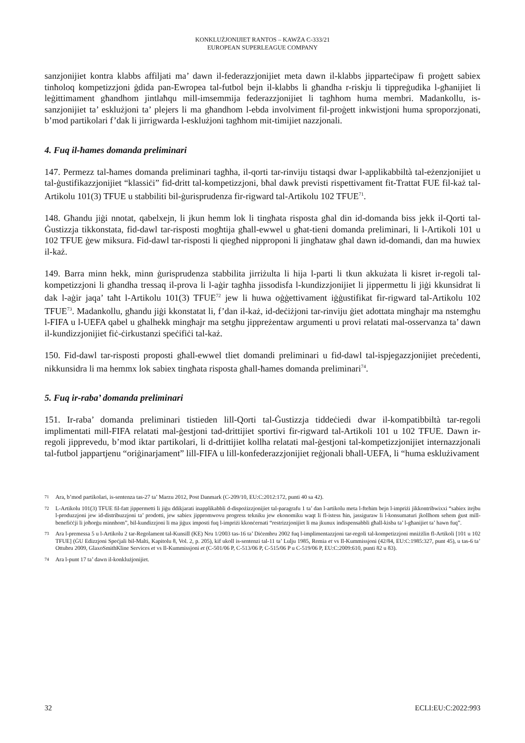KONKLUŻJONIJIET RANTOS – KAWŻA C-333/21
EUROPEAN SUPERLEAGUE COMPANY
sanzjonijiet kontra klabbs affiljati ma’ dawn il-federazzjonijiet meta dawn il-klabbs jipparteċipaw fi proġett sabiex tinħoloq kompetizzjoni ġdida pan-Ewropea tal-futbol bejn il-klabbs li għandha r-riskju li tippreġudika l-għanijiet li leġittimament għandhom jintlaħqu mill-imsemmija federazzjonijiet li tagħhom huma membri. Madankollu, is-sanzjonijiet ta’ esklużjoni ta’ plejers li ma għandhom l-ebda involviment fil-proġett inkwistjoni huma sproporzjonati, b’mod partikolari f’dak li jirrigwarda l-esklużjoni tagħhom mit-timijiet nazzjonali.
4. Fuq il-ħames domanda preliminari
147. Permezz tal-ħames domanda preliminari tagħha, il-qorti tar-rinviju tistaqsi dwar l-applikabbiltà tal-eżenzjonijiet u tal-ġustifikazzjonijiet “klassiċi” fid-dritt tal-kompetizzjoni, bħal dawk previsti rispettivament fit-Trattat FUE fil-każ tal-Artikolu 101(3) TFUE u stabbiliti bil-ġurisprudenza fir-rigward tal-Artikolu 102 TFUE<sup>71</sup>.
148. Għandu jiġi nnotat, qabelxejn, li jkun hemm lok li tingħata risposta għal din id-domanda biss jekk il-Qorti tal-Ġustizzja tikkonstata, fid-dawl tar-risposti mogħtija għall-ewwel u għat-tieni domanda preliminari, li l-Artikoli 101 u 102 TFUE ġew miksura. Fid-dawl tar-risposti li qiegħed nipproponi li jingħataw għal dawn id-domandi, dan ma huwiex il-każ.
149. Barra minn hekk, minn ġurisprudenza stabbilita jirriżulta li hija l-parti li tkun akkużata li kisret ir-regoli tal-kompetizzjoni li għandha tressaq il-prova li l-aġir tagħha jissodisfa l-kundizzjonijiet li jippermettu li jiġi kkunsidrat li dak l-aġir jaqa’ taħt l-Artikolu 101(3) TFUE<sup>72</sup> jew li huwa oġġettivament iġġustifikat fir-rigward tal-Artikolu 102 TFUE<sup>73</sup>. Madankollu, għandu jiġi kkonstatat li, f’dan il-każ, id-deċiżjoni tar-rinviju ġiet adottata mingħajr ma nstemgħu l-FIFA u l-UEFA qabel u għalhekk mingħajr ma setgħu jippreżentaw argumenti u provi relatati mal-osservanza ta’ dawn il-kundizzjonijiet fiċ-ċirkustanzi speċifiċi tal-każ.
150. Fid-dawl tar-risposti proposti għall-ewwel tliet domandi preliminari u fid-dawl tal-ispjegazzjonijiet preċedenti, nikkunsidra li ma hemmx lok sabiex tingħata risposta għall-ħames domanda preliminari<sup>74</sup>.
5. Fuq ir-raba’ domanda preliminari
151. Ir-raba’ domanda preliminari tistieden lill-Qorti tal-Ġustizzja tiddeċiedi dwar il-kompatibbiltà tar-regoli implimentati mill-FIFA relatati mal-ġestjoni tad-drittijiet sportivi fir-rigward tal-Artikoli 101 u 102 TFUE. Dawn ir-regoli jipprevedu, b’mod iktar partikolari, li d-drittijiet kollha relatati mal-ġestjoni tal-kompetizzjonijiet internazzjonali tal-futbol jappartjenu “oriġinarjament” lill-FIFA u lill-konfederazzjonijiet reġjonali bħall-UEFA, li “huma esklużivament
71 Ara, b’mod partikolari, is-sentenza tas-27 ta’ Marzu 2012, Post Danmark (C-209/10, EU:C:2012:172, punti 40 sa 42).
72 L-Artikolu 101(3) TFUE fil-fatt jippermetti li jiġu ddikjarati inapplikabbli d-dispożizzjonijiet tal-paragrafu 1 ta’ dan l-artikolu meta l-ftehim bejn l-impriżi jikkontribwixxi “sabiex itejbu l-produzzjoni jew id-distribuzzjoni ta’ prodotti, jew sabiex jippromwovu progress tekniku jew ekonomiku waqt li fl-istess ħin, jassiguraw li l-konsumaturi jkollhom sehem ġust mill-benefiċċji li joħorġu minnhom”, bil-kundizzjoni li ma jiġux imposti fuq l-impriżi kkonċernati “restrizzjonijiet li ma jkunux indispensabbli għall-kisba ta’ l-għanijiet ta’ hawn fuq”.
73 Ara l-premessa 5 u l-Artikolu 2 tar-Regolament tal-Kunsill (KE) Nru 1/2003 tas-16 ta’ Diċembru 2002 fuq l-implimentazzjoni tar-regoli tal-kompetizzjoni mniżżlin fl-Artikoli [101 u 102 TFUE] (ĠU Edizzjoni Speċjali bil-Malti, Kapitolu 8, Vol. 2, p. 205), kif ukoll is-sentenzi tal-11 ta’ Lulju 1985, Remia et vs Il-Kummissjoni (42/84, EU:C:1985:327, punt 45), u tas-6 ta’ Ottubru 2009, GlaxoSmithKline Services et vs Il-Kummissjoni et (C-501/06 P, C-513/06 P, C-515/06 P u C-519/06 P, EU:C:2009:610, punti 82 u 83).
74 Ara l-punt 17 ta’ dawn il-konklużjonijiet.
32 ECLI:EU:C:2022:993